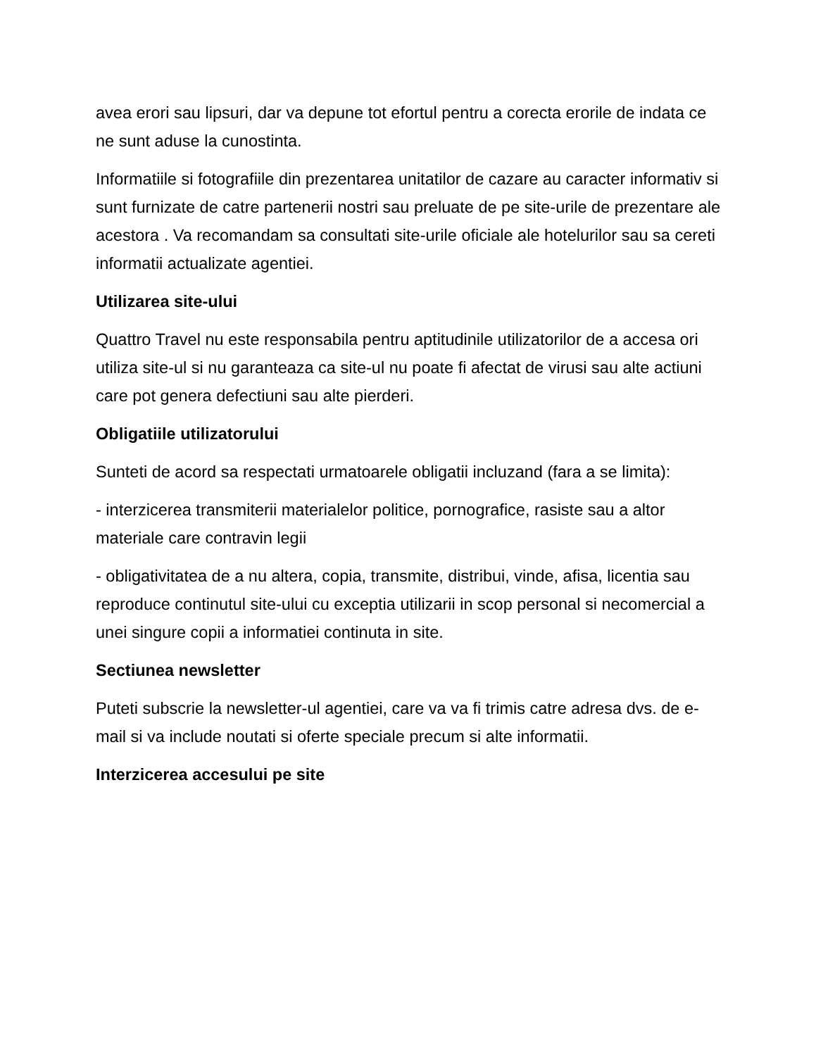avea erori sau lipsuri, dar va depune tot efortul pentru a corecta erorile de indata ce ne sunt aduse la cunostinta.
Informatiile si fotografiile din prezentarea unitatilor de cazare au caracter informativ si sunt furnizate de catre partenerii nostri sau preluate de pe site-urile de prezentare ale acestora . Va recomandam sa consultati site-urile oficiale ale hotelurilor sau sa cereti informatii actualizate agentiei.
Utilizarea site-ului
Quattro Travel nu este responsabila pentru aptitudinile utilizatorilor de a accesa ori utiliza site-ul si nu garanteaza ca site-ul nu poate fi afectat de virusi sau alte actiuni care pot genera defectiuni sau alte pierderi.
Obligatiile utilizatorului
Sunteti de acord sa respectati urmatoarele obligatii incluzand (fara a se limita):
- interzicerea transmiterii materialelor politice, pornografice, rasiste sau a altor materiale care contravin legii
- obligativitatea de a nu altera, copia, transmite, distribui, vinde, afisa, licentia sau reproduce continutul site-ului cu exceptia utilizarii in scop personal si necomercial a unei singure copii a informatiei continuta in site.
Sectiunea newsletter
Puteti subscrie la newsletter-ul agentiei, care va va fi trimis catre adresa dvs. de e-mail si va include noutati si oferte speciale precum si alte informatii.
Interzicerea accesului pe site